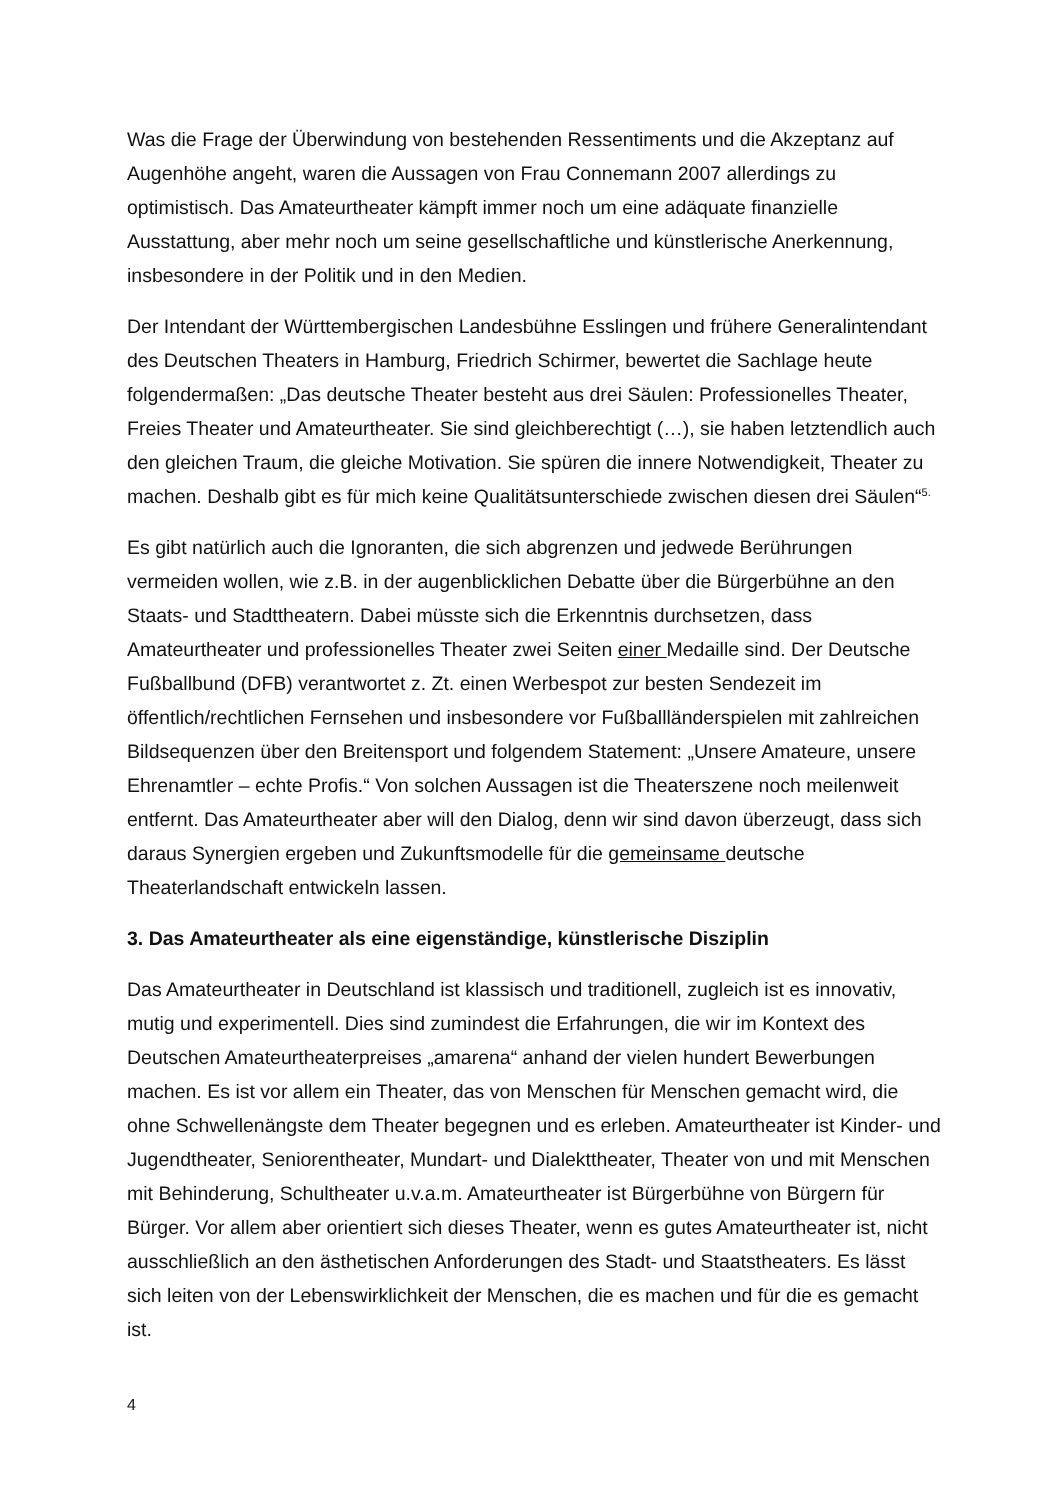Was die Frage der Überwindung von bestehenden Ressentiments und die Akzeptanz auf Augenhöhe angeht, waren die Aussagen von Frau Connemann 2007 allerdings zu optimistisch. Das Amateurtheater kämpft immer noch um eine adäquate finanzielle Ausstattung, aber mehr noch um seine gesellschaftliche und künstlerische Anerkennung, insbesondere in der Politik und in den Medien.
Der Intendant der Württembergischen Landesbühne Esslingen und frühere Generalintendant des Deutschen Theaters in Hamburg, Friedrich Schirmer, bewertet die Sachlage heute folgendermaßen: „Das deutsche Theater besteht aus drei Säulen: Professionelles Theater, Freies Theater und Amateurtheater. Sie sind gleichberechtigt (…), sie haben letztendlich auch den gleichen Traum, die gleiche Motivation. Sie spüren die innere Notwendigkeit, Theater zu machen. Deshalb gibt es für mich keine Qualitätsunterschiede zwischen diesen drei Säulen“<sup>5.</sup>
Es gibt natürlich auch die Ignoranten, die sich abgrenzen und jedwede Berührungen vermeiden wollen, wie z.B. in der augenblicklichen Debatte über die Bürgerbühne an den Staats- und Stadttheatern. Dabei müsste sich die Erkenntnis durchsetzen, dass Amateurtheater und professionelles Theater zwei Seiten einer Medaille sind. Der Deutsche Fußballbund (DFB) verantwortet z. Zt. einen Werbespot zur besten Sendezeit im öffentlich/rechtlichen Fernsehen und insbesondere vor Fußballländerspielen mit zahlreichen Bildsequenzen über den Breitensport und folgendem Statement: „Unsere Amateure, unsere Ehrenamtler – echte Profis.“ Von solchen Aussagen ist die Theaterszene noch meilenweit entfernt. Das Amateurtheater aber will den Dialog, denn wir sind davon überzeugt, dass sich daraus Synergien ergeben und Zukunftsmodelle für die gemeinsame deutsche Theaterlandschaft entwickeln lassen.
3. Das Amateurtheater als eine eigenständige, künstlerische Disziplin
Das Amateurtheater in Deutschland ist klassisch und traditionell, zugleich ist es innovativ, mutig und experimentell. Dies sind zumindest die Erfahrungen, die wir im Kontext des Deutschen Amateurtheaterpreises „amarena“ anhand der vielen hundert Bewerbungen machen. Es ist vor allem ein Theater, das von Menschen für Menschen gemacht wird, die ohne Schwellenängste dem Theater begegnen und es erleben. Amateurtheater ist Kinder- und Jugendtheater, Seniorentheater, Mundart- und Dialekttheater, Theater von und mit Menschen mit Behinderung, Schultheater u.v.a.m. Amateurtheater ist Bürgerbühne von Bürgern für Bürger. Vor allem aber orientiert sich dieses Theater, wenn es gutes Amateurtheater ist, nicht ausschließlich an den ästhetischen Anforderungen des Stadt- und Staatstheaters. Es lässt sich leiten von der Lebenswirklichkeit der Menschen, die es machen und für die es gemacht ist.
4